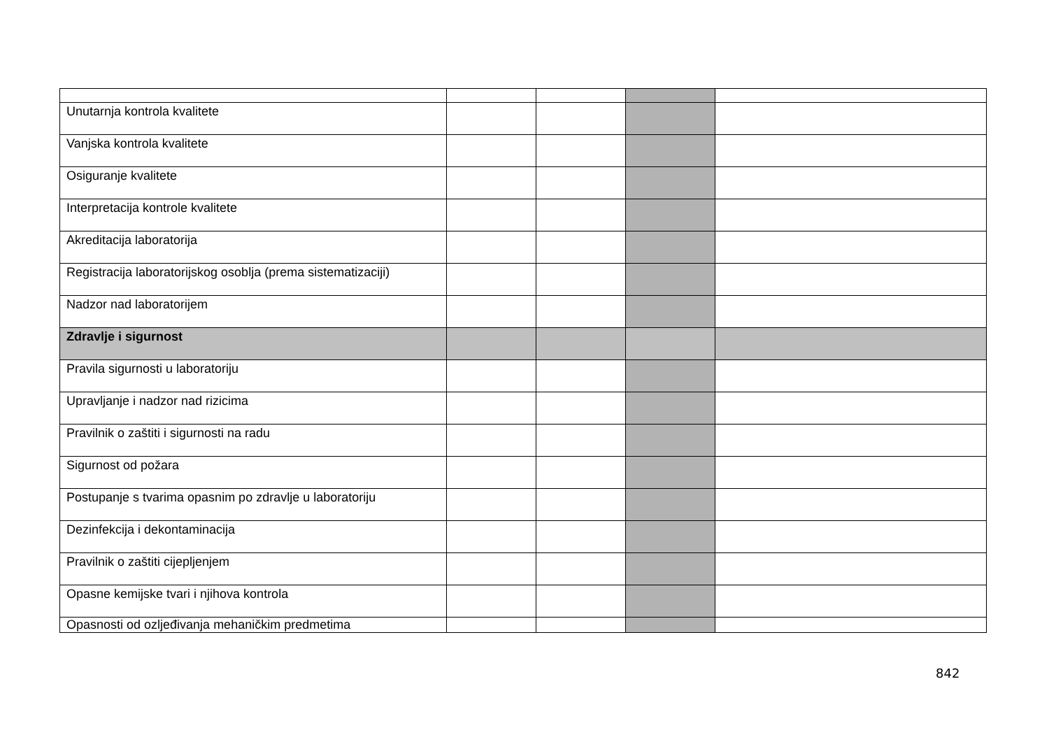| Unutarnja kontrola kvalitete | | | | |
| Vanjska kontrola kvalitete | | | | |
| Osiguranje kvalitete | | | | |
| Interpretacija kontrole kvalitete | | | | |
| Akreditacija laboratorija | | | | |
| Registracija laboratorijskog osoblja (prema sistematizaciji) | | | | |
| Nadzor nad laboratorijem | | | | |
| Zdravlje i sigurnost | | | | |
| Pravila sigurnosti u laboratoriju | | | | |
| Upravljanje i nadzor nad rizicima | | | | |
| Pravilnik o zaštiti i sigurnosti na radu | | | | |
| Sigurnost od požara | | | | |
| Postupanje s tvarima opasnim po zdravlje u laboratoriju | | | | |
| Dezinfekcija i dekontaminacija | | | | |
| Pravilnik o zaštiti cijepljenjem | | | | |
| Opasne kemijske tvari i njihova kontrola | | | | |
| Opasnosti od ozljeđivanja mehaničkim predmetima | | | | |
842